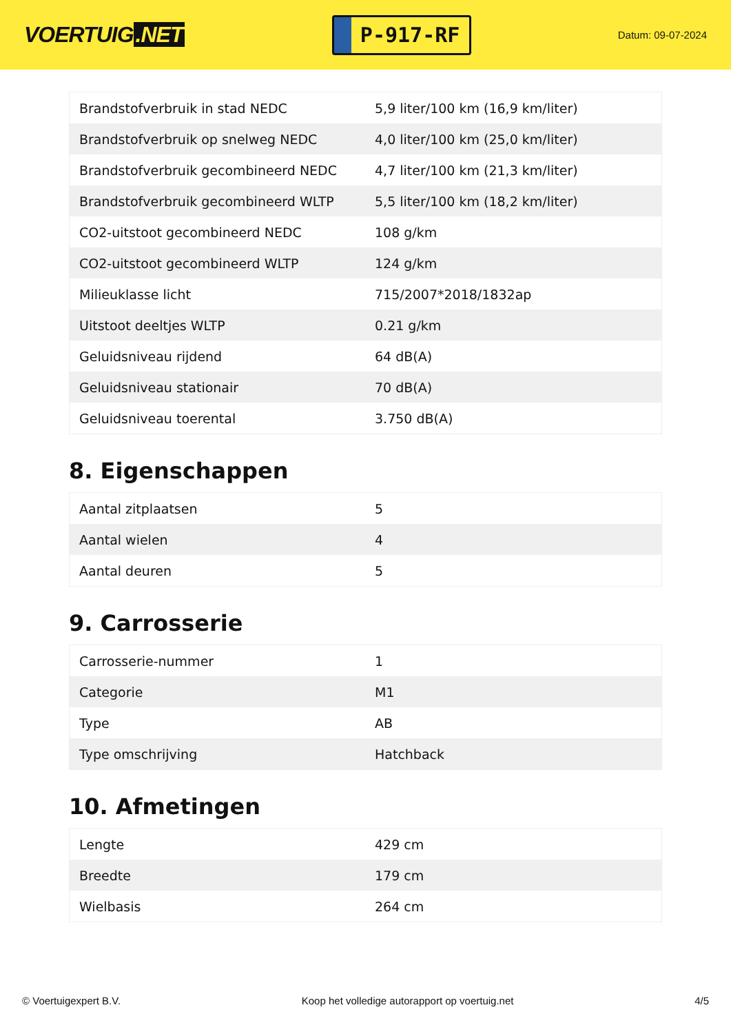VOERTUIG.NET
P-917-RF
Datum: 09-07-2024
| Brandstofverbruik in stad NEDC | 5,9 liter/100 km (16,9 km/liter) |
| Brandstofverbruik op snelweg NEDC | 4,0 liter/100 km (25,0 km/liter) |
| Brandstofverbruik gecombineerd NEDC | 4,7 liter/100 km (21,3 km/liter) |
| Brandstofverbruik gecombineerd WLTP | 5,5 liter/100 km (18,2 km/liter) |
| CO2-uitstoot gecombineerd NEDC | 108 g/km |
| CO2-uitstoot gecombineerd WLTP | 124 g/km |
| Milieuklasse licht | 715/2007*2018/1832ap |
| Uitstoot deeltjes WLTP | 0.21 g/km |
| Geluidsniveau rijdend | 64 dB(A) |
| Geluidsniveau stationair | 70 dB(A) |
| Geluidsniveau toerental | 3.750 dB(A) |
8. Eigenschappen
| Aantal zitplaatsen | 5 |
| Aantal wielen | 4 |
| Aantal deuren | 5 |
9. Carrosserie
| Carrosserie-nummer | 1 |
| Categorie | M1 |
| Type | AB |
| Type omschrijving | Hatchback |
10. Afmetingen
| Lengte | 429 cm |
| Breedte | 179 cm |
| Wielbasis | 264 cm |
© Voertuigexpert B.V. Koop het volledige autorapport op voertuig.net 4/5